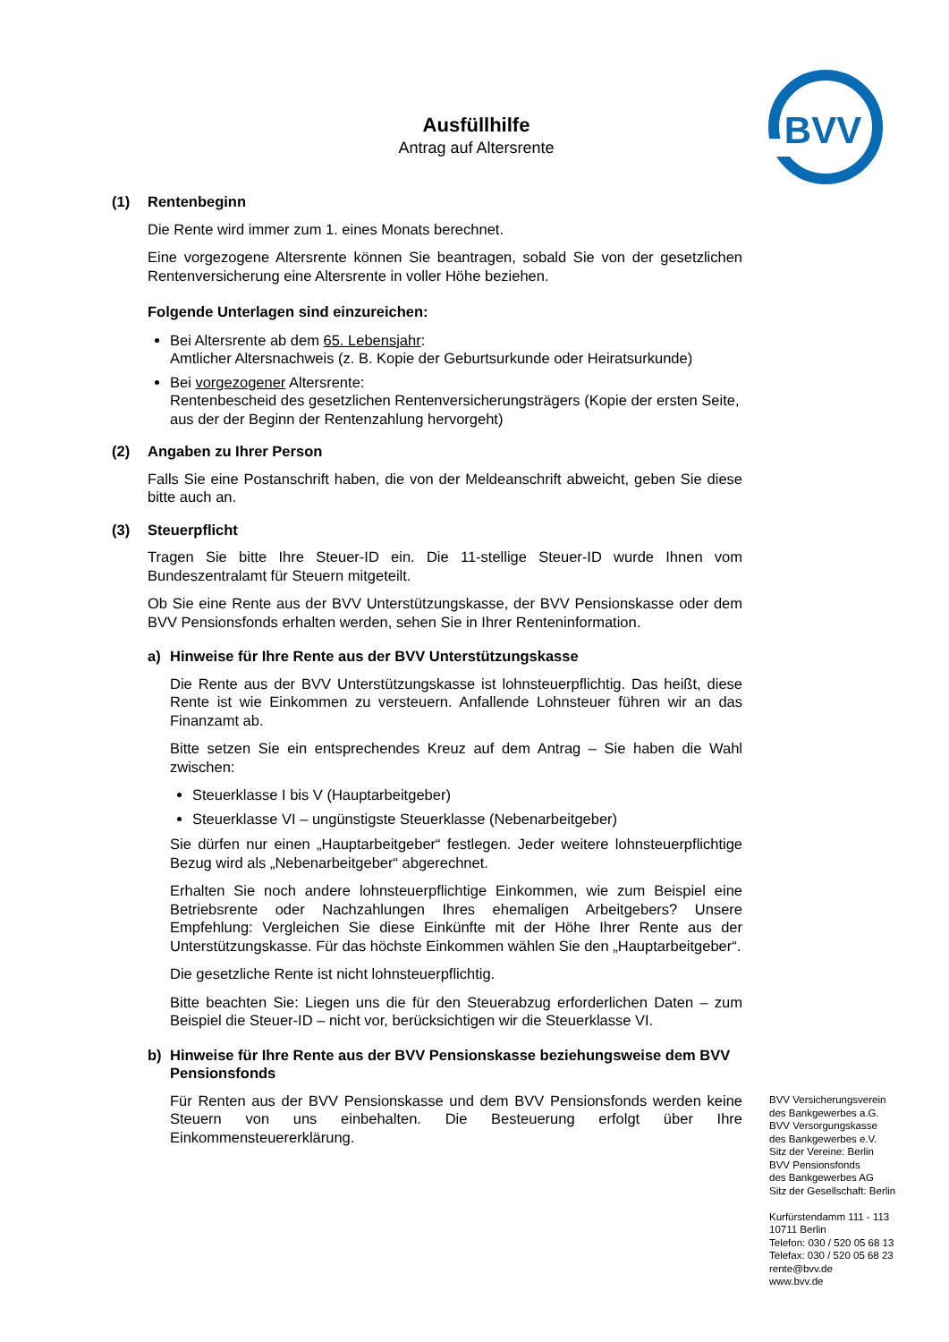BVV
Ausfüllhilfe
Antrag auf Altersrente
(1) Rentenbeginn
Die Rente wird immer zum 1. eines Monats berechnet.
Eine vorgezogene Altersrente können Sie beantragen, sobald Sie von der gesetzlichen Rentenversicherung eine Altersrente in voller Höhe beziehen.
Folgende Unterlagen sind einzureichen:
Bei Altersrente ab dem 65. Lebensjahr:
Amtlicher Altersnachweis (z. B. Kopie der Geburtsurkunde oder Heiratsurkunde)
Bei vorgezogener Altersrente:
Rentenbescheid des gesetzlichen Rentenversicherungsträgers (Kopie der ersten Seite, aus der der Beginn der Rentenzahlung hervorgeht)
(2) Angaben zu Ihrer Person
Falls Sie eine Postanschrift haben, die von der Meldeanschrift abweicht, geben Sie diese bitte auch an.
(3) Steuerpflicht
Tragen Sie bitte Ihre Steuer-ID ein. Die 11-stellige Steuer-ID wurde Ihnen vom Bundeszentralamt für Steuern mitgeteilt.
Ob Sie eine Rente aus der BVV Unterstützungskasse, der BVV Pensionskasse oder dem BVV Pensionsfonds erhalten werden, sehen Sie in Ihrer Renteninformation.
a) Hinweise für Ihre Rente aus der BVV Unterstützungskasse
Die Rente aus der BVV Unterstützungskasse ist lohnsteuerpflichtig. Das heißt, diese Rente ist wie Einkommen zu versteuern. Anfallende Lohnsteuer führen wir an das Finanzamt ab.
Bitte setzen Sie ein entsprechendes Kreuz auf dem Antrag – Sie haben die Wahl zwischen:
Steuerklasse I bis V (Hauptarbeitgeber)
Steuerklasse VI – ungünstigste Steuerklasse (Nebenarbeitgeber)
Sie dürfen nur einen „Hauptarbeitgeber“ festlegen. Jeder weitere lohnsteuerpflichtige Bezug wird als „Nebenarbeitgeber“ abgerechnet.
Erhalten Sie noch andere lohnsteuerpflichtige Einkommen, wie zum Beispiel eine Betriebsrente oder Nachzahlungen Ihres ehemaligen Arbeitgebers? Unsere Empfehlung: Vergleichen Sie diese Einkünfte mit der Höhe Ihrer Rente aus der Unterstützungskasse. Für das höchste Einkommen wählen Sie den „Hauptarbeitgeber“.
Die gesetzliche Rente ist nicht lohnsteuerpflichtig.
Bitte beachten Sie: Liegen uns die für den Steuerabzug erforderlichen Daten – zum Beispiel die Steuer-ID – nicht vor, berücksichtigen wir die Steuerklasse VI.
b) Hinweise für Ihre Rente aus der BVV Pensionskasse beziehungsweise dem BVV Pensionsfonds
Für Renten aus der BVV Pensionskasse und dem BVV Pensionsfonds werden keine Steuern von uns einbehalten. Die Besteuerung erfolgt über Ihre Einkommensteuererklärung.
BVV Versicherungsverein
des Bankgewerbes a.G.
BVV Versorgungskasse
des Bankgewerbes e.V.
Sitz der Vereine: Berlin
BVV Pensionsfonds
des Bankgewerbes AG
Sitz der Gesellschaft: Berlin
Kurfürstendamm 111 - 113
10711 Berlin
Telefon: 030 / 520 05 68 13
Telefax: 030 / 520 05 68 23
rente@bvv.de
www.bvv.de